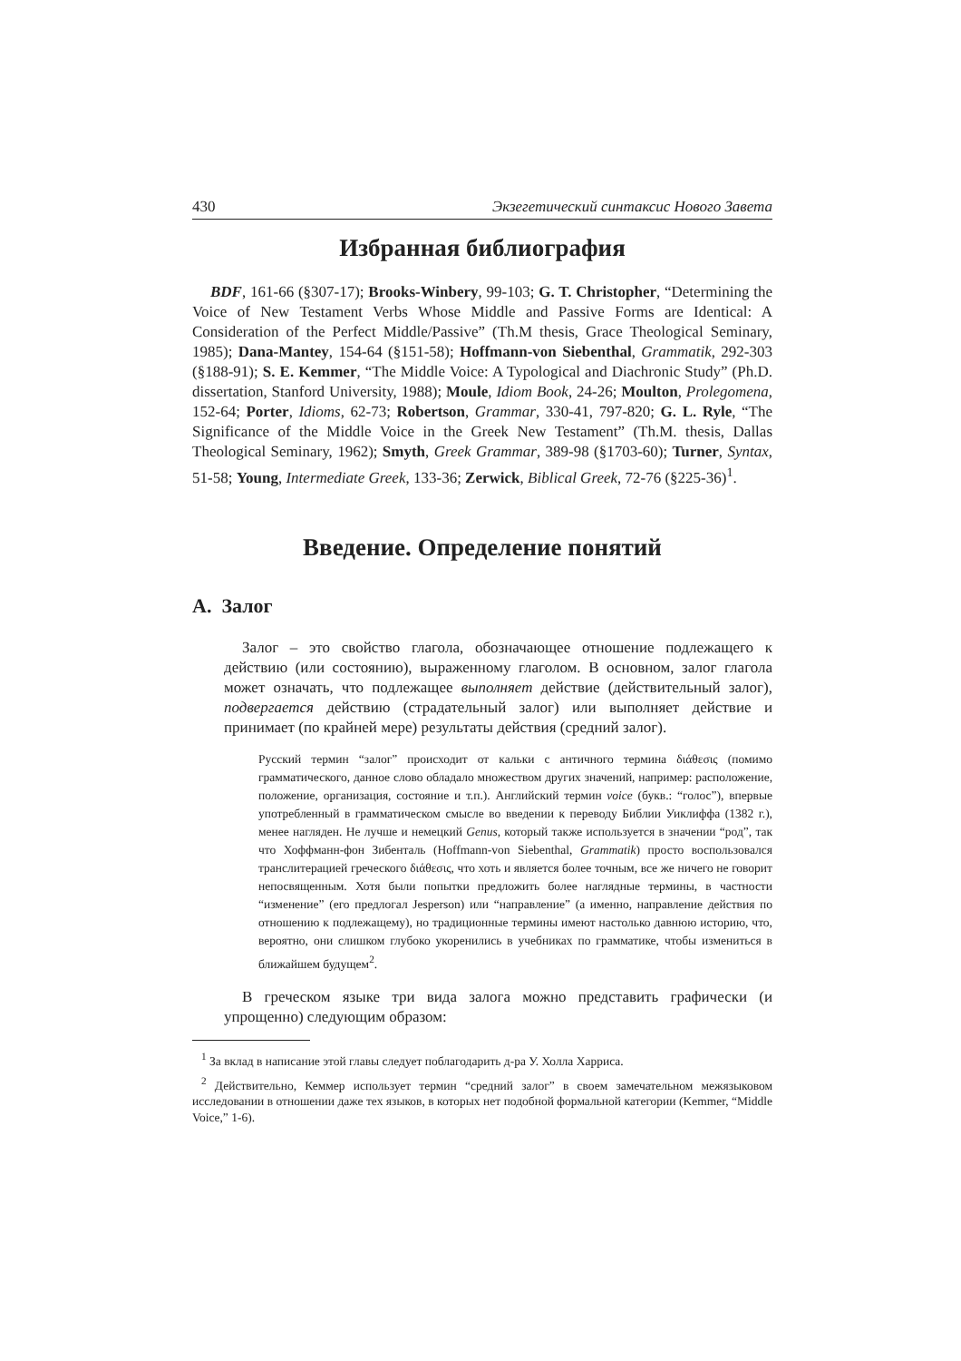430 Экзегетический синтаксис Нового Завета
Избранная библиография
BDF, 161-66 (§307-17); Brooks-Winbery, 99-103; G. T. Christopher, “Determining the Voice of New Testament Verbs Whose Middle and Passive Forms are Identical: A Consideration of the Perfect Middle/Passive” (Th.M thesis, Grace Theological Seminary, 1985); Dana-Mantey, 154-64 (§151-58); Hoffmann-von Siebenthal, Grammatik, 292-303 (§188-91); S. E. Kemmer, “The Middle Voice: A Typological and Diachronic Study” (Ph.D. dissertation, Stanford University, 1988); Moule, Idiom Book, 24-26; Moulton, Prolegomena, 152-64; Porter, Idioms, 62-73; Robertson, Grammar, 330-41, 797-820; G. L. Ryle, “The Significance of the Middle Voice in the Greek New Testament” (Th.M. thesis, Dallas Theological Seminary, 1962); Smyth, Greek Grammar, 389-98 (§1703-60); Turner, Syntax, 51-58; Young, Intermediate Greek, 133-36; Zerwick, Biblical Greek, 72-76 (§225-36)<sup>1</sup>.
Введение. Определение понятий
A. Залог
Залог – это свойство глагола, обозначающее отношение подлежащего к действию (или состоянию), выраженному глаголом. В основном, залог глагола может означать, что подлежащее выполняет действие (действительный залог), подвергается действию (страдательный залог) или выполняет действие и принимает (по крайней мере) результаты действия (средний залог).
Русский термин “залог” происходит от кальки с античного термина διάθεσις (помимо грамматического, данное слово обладало множеством других значений, например: расположение, положение, организация, состояние и т.п.). Английский термин voice (букв.: “голос”), впервые употребленный в грамматическом смысле во введении к переводу Библии Уиклиффа (1382 г.), менее нагляден. Не лучше и немецкий Genus, который также используется в значении “род”, так что Хоффманн-фон Зибенталь (Hoffmann-von Siebenthal, Grammatik) просто воспользовался транслитерацией греческого διάθεσις, что хоть и является более точным, все же ничего не говорит непосвященным. Хотя были попытки предложить более наглядные термины, в частности “изменение” (его предлогал Jesperson) или “направление” (а именно, направление действия по отношению к подлежащему), но традиционные термины имеют настолько давнюю историю, что, вероятно, они слишком глубоко укоренились в учебниках по грамматике, чтобы измениться в ближайшем будущем<sup>2</sup>.
В греческом языке три вида залога можно представить графически (и упрощенно) следующим образом:
<sup>1</sup> За вклад в написание этой главы следует поблагодарить д-ра У. Холла Харриса.
<sup>2</sup> Действительно, Кеммер использует термин “средний залог” в своем замечательном межязыковом исследовании в отношении даже тех языков, в которых нет подобной формальной категории (Kemmer, “Middle Voice,” 1-6).